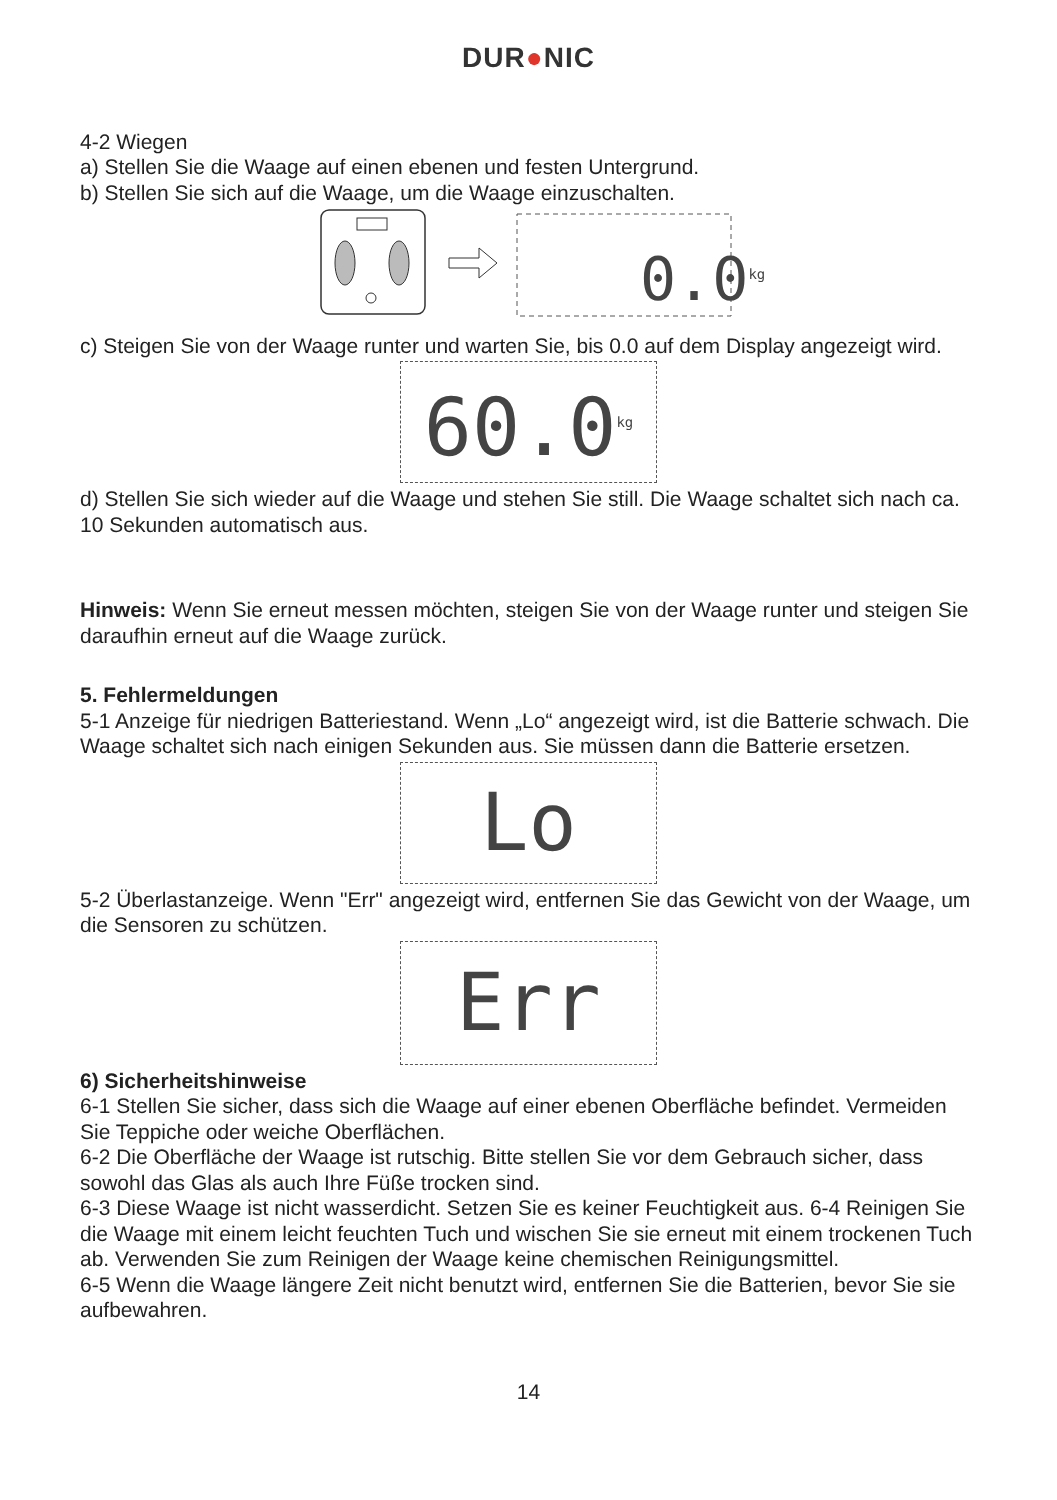DUR●NIC
4-2 Wiegen
a) Stellen Sie die Waage auf einen ebenen und festen Untergrund.
b) Stellen Sie sich auf die Waage, um die Waage einzuschalten.
0.0<sup>kg</sup>
c) Steigen Sie von der Waage runter und warten Sie, bis 0.0 auf dem Display angezeigt wird.
60.0<sup>kg</sup>
d) Stellen Sie sich wieder auf die Waage und stehen Sie still. Die Waage schaltet sich nach ca. 10 Sekunden automatisch aus.
Hinweis: Wenn Sie erneut messen möchten, steigen Sie von der Waage runter und steigen Sie daraufhin erneut auf die Waage zurück.
5. Fehlermeldungen
5-1 Anzeige für niedrigen Batteriestand. Wenn „Lo“ angezeigt wird, ist die Batterie schwach. Die Waage schaltet sich nach einigen Sekunden aus. Sie müssen dann die Batterie ersetzen.
Lo
5-2 Überlastanzeige. Wenn "Err" angezeigt wird, entfernen Sie das Gewicht von der Waage, um die Sensoren zu schützen.
Err
6) Sicherheitshinweise
6-1 Stellen Sie sicher, dass sich die Waage auf einer ebenen Oberfläche befindet. Vermeiden Sie Teppiche oder weiche Oberflächen.
6-2 Die Oberfläche der Waage ist rutschig. Bitte stellen Sie vor dem Gebrauch sicher, dass sowohl das Glas als auch Ihre Füße trocken sind.
6-3 Diese Waage ist nicht wasserdicht. Setzen Sie es keiner Feuchtigkeit aus. 6-4 Reinigen Sie die Waage mit einem leicht feuchten Tuch und wischen Sie sie erneut mit einem trockenen Tuch ab. Verwenden Sie zum Reinigen der Waage keine chemischen Reinigungsmittel.
6-5 Wenn die Waage längere Zeit nicht benutzt wird, entfernen Sie die Batterien, bevor Sie sie aufbewahren.
14